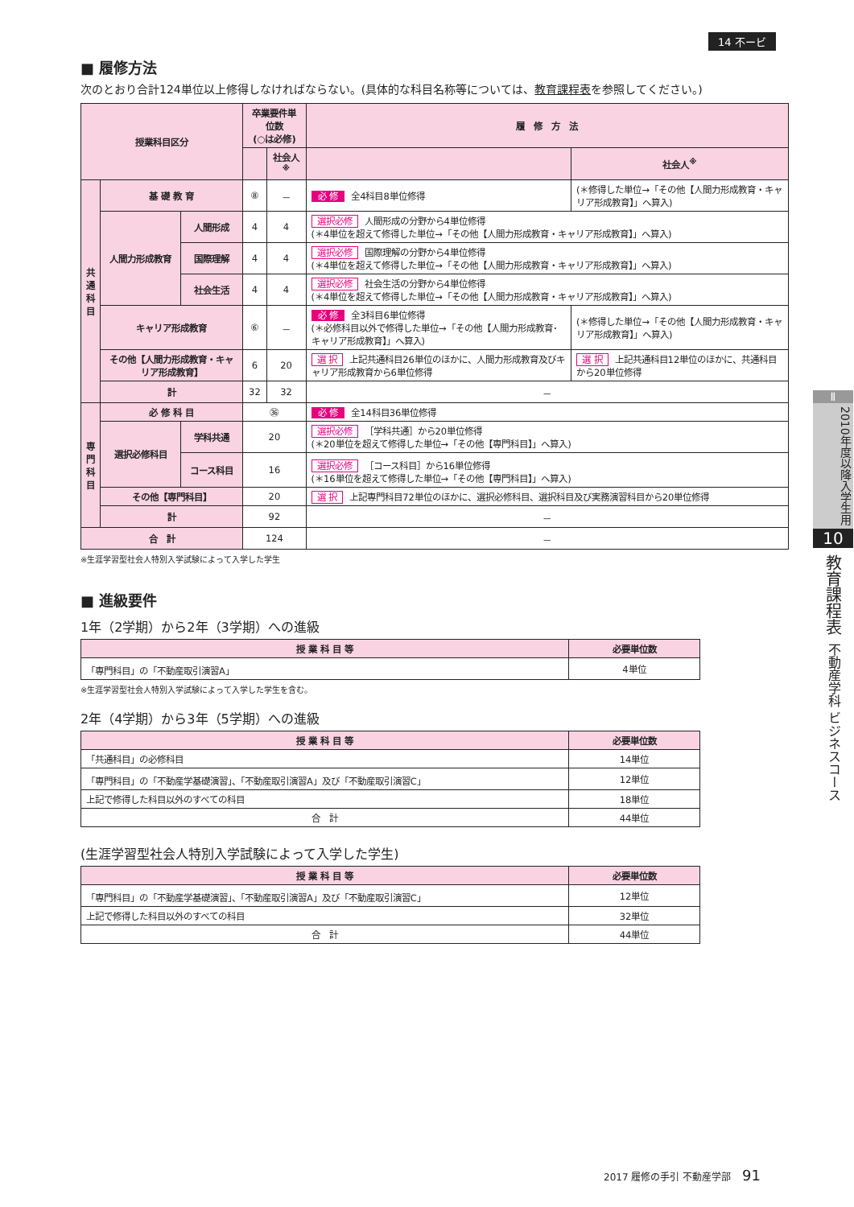14 不ービ
■ 履修方法
次のとおり合計124単位以上修得しなければならない。(具体的な科目名称等については、教育課程表を参照してください。)
| 授業科目区分 | | | 卒業要件単位数 (○は必修) | | 履 修 方 法 | |
| --- | --- | --- | --- | --- | --- | --- |
| | | | | 社会人<sup>※</sup> | | 社会人<sup>※</sup> |
| 共 通 科 目 | 基 礎 教 育 | | ⑧ | － | 必 修 全4科目8単位修得 | (＊修得した単位→「その他【人間力形成教育・キャリア形成教育】」へ算入) |
| | 人間力形成教育 | 人間形成 | 4 | 4 | 選択必修 人間形成の分野から4単位修得 (＊4単位を超えて修得した単位→「その他【人間力形成教育・キャリア形成教育】」へ算入) | |
| | | 国際理解 | 4 | 4 | 選択必修 国際理解の分野から4単位修得 (＊4単位を超えて修得した単位→「その他【人間力形成教育・キャリア形成教育】」へ算入) | |
| | | 社会生活 | 4 | 4 | 選択必修 社会生活の分野から4単位修得 (＊4単位を超えて修得した単位→「その他【人間力形成教育・キャリア形成教育】」へ算入) | |
| | キャリア形成教育 | | ⑥ | － | 必 修 全3科目6単位修得 (＊必修科目以外で修得した単位→「その他【人間力形成教育･キャリア形成教育】」へ算入) | (＊修得した単位→「その他【人間力形成教育・キャリア形成教育】」へ算入) |
| | その他【人間力形成教育・キャリア形成教育】 | | 6 | 20 | 選 択 上記共通科目26単位のほかに、人間力形成教育及びキャリア形成教育から6単位修得 | 選 択 上記共通科目12単位のほかに、共通科目から20単位修得 |
| | 計 | | 32 | 32 | － | |
| 専 門 科 目 | 必 修 科 目 | | ㊱ | | 必 修 全14科目36単位修得 | |
| | 選択必修科目 | 学科共通 | 20 | | 選択必修 ［学科共通］から20単位修得 (＊20単位を超えて修得した単位→「その他【専門科目】」へ算入) | |
| | | コース科目 | 16 | | 選択必修 ［コース科目］から16単位修得 (＊16単位を超えて修得した単位→「その他【専門科目】」へ算入) | |
| | その他【専門科目】 | | 20 | | 選 択 上記専門科目72単位のほかに、選択必修科目、選択科目及び実務演習科目から20単位修得 | |
| | 計 | | 92 | | － | |
| 合 計 | | | 124 | | － | |
※生涯学習型社会人特別入学試験によって入学した学生
■ 進級要件
1年（2学期）から2年（3学期）への進級
| 授 業 科 目 等 | 必要単位数 |
| --- | --- |
| 「専門科目」の「不動産取引演習A」 | 4単位 |
※生涯学習型社会人特別入学試験によって入学した学生を含む。
2年（4学期）から3年（5学期）への進級
| 授 業 科 目 等 | 必要単位数 |
| --- | --- |
| 「共通科目」の必修科目 | 14単位 |
| 「専門科目」の「不動産学基礎演習」、「不動産取引演習A」及び「不動産取引演習C」 | 12単位 |
| 上記で修得した科目以外のすべての科目 | 18単位 |
| 合 計 | 44単位 |
(生涯学習型社会人特別入学試験によって入学した学生)
| 授 業 科 目 等 | 必要単位数 |
| --- | --- |
| 「専門科目」の「不動産学基礎演習」、「不動産取引演習A」及び「不動産取引演習C」 | 12単位 |
| 上記で修得した科目以外のすべての科目 | 32単位 |
| 合 計 | 44単位 |
Ⅱ
2010年度以降入学生用
10
教育課程表
不動産学科 ビジネスコース
2017 履修の手引 不動産学部 91